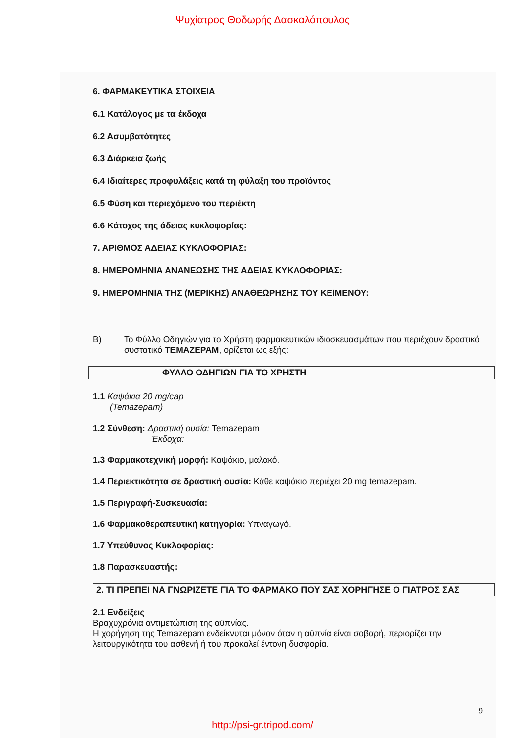Ψυχίατρος Θοδωρής Δασκαλόπουλος
6. ΦΑΡΜΑΚΕΥΤΙΚΑ ΣΤΟΙΧΕΙΑ
6.1 Κατάλογος με τα έκδοχα
6.2 Ασυμβατότητες
6.3 Διάρκεια ζωής
6.4 Ιδιαίτερες προφυλάξεις κατά τη φύλαξη του προϊόντος
6.5 Φύση και περιεχόμενο του περιέκτη
6.6 Κάτοχος της άδειας κυκλοφορίας:
7. ΑΡΙΘΜΟΣ ΑΔΕΙΑΣ ΚΥΚΛΟΦΟΡΙΑΣ:
8. ΗΜΕΡΟΜΗΝΙΑ ΑΝΑΝΕΩΣΗΣ ΤΗΣ ΑΔΕΙΑΣ ΚΥΚΛΟΦΟΡΙΑΣ:
9. ΗΜΕΡΟΜΗΝΙΑ ΤΗΣ (ΜΕΡΙΚΗΣ) ΑΝΑΘΕΩΡΗΣΗΣ ΤΟΥ ΚΕΙΜΕΝΟΥ:
Β) Το Φύλλο Οδηγιών για το Χρήστη φαρμακευτικών ιδιοσκευασμάτων που περιέχουν δραστικό συστατικό ΤΕΜΑΖΕΡΑΜ, ορίζεται ως εξής:
ΦΥΛΛΟ ΟΔΗΓΙΩΝ ΓΙΑ ΤΟ ΧΡΗΣΤΗ
1.1 Καψάκια 20 mg/cap
(Temazepam)
1.2 Σύνθεση: Δραστική ουσία: Temazepam
Έκδοχα:
1.3 Φαρμακοτεχνική μορφή: Καψάκιο, μαλακό.
1.4 Περιεκτικότητα σε δραστική ουσία: Κάθε καψάκιο περιέχει 20 mg temazepam.
1.5 Περιγραφή-Συσκευασία:
1.6 Φαρμακοθεραπευτική κατηγορία: Υπναγωγό.
1.7 Υπεύθυνος Κυκλοφορίας:
1.8 Παρασκευαστής:
2. ΤΙ ΠΡΕΠΕΙ ΝΑ ΓΝΩΡΙΖΕΤΕ ΓΙΑ ΤΟ ΦΑΡΜΑΚΟ ΠΟΥ ΣΑΣ ΧΟΡΗΓΗΣΕ Ο ΓΙΑΤΡΟΣ ΣΑΣ
2.1 Ενδείξεις
Βραχυχρόνια αντιμετώπιση της αϋπνίας.
Η χορήγηση της Temazepam ενδείκνυται μόνον όταν η αϋπνία είναι σοβαρή, περιορίζει την λειτουργικότητα του ασθενή ή του προκαλεί έντονη δυσφορία.
9
http://psi-gr.tripod.com/